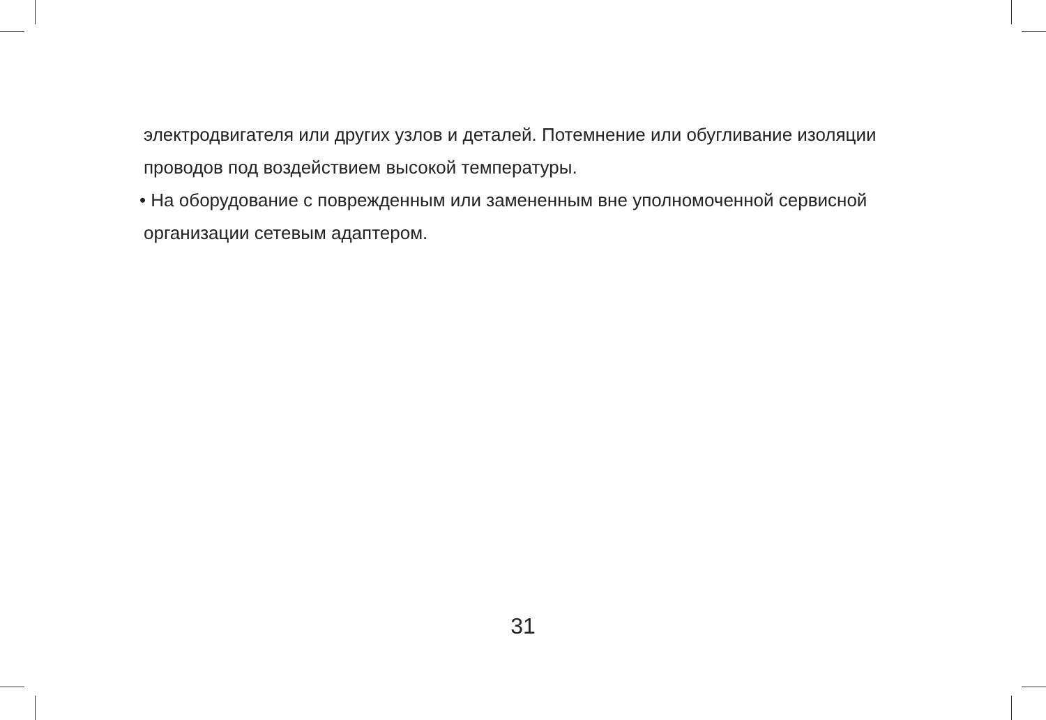электродвигателя или других узлов и деталей. Потемнение или обугливание изоляции проводов под воздействием высокой температуры.
• На оборудование с поврежденным или замененным вне уполномоченной сервисной организации сетевым адаптером.
31